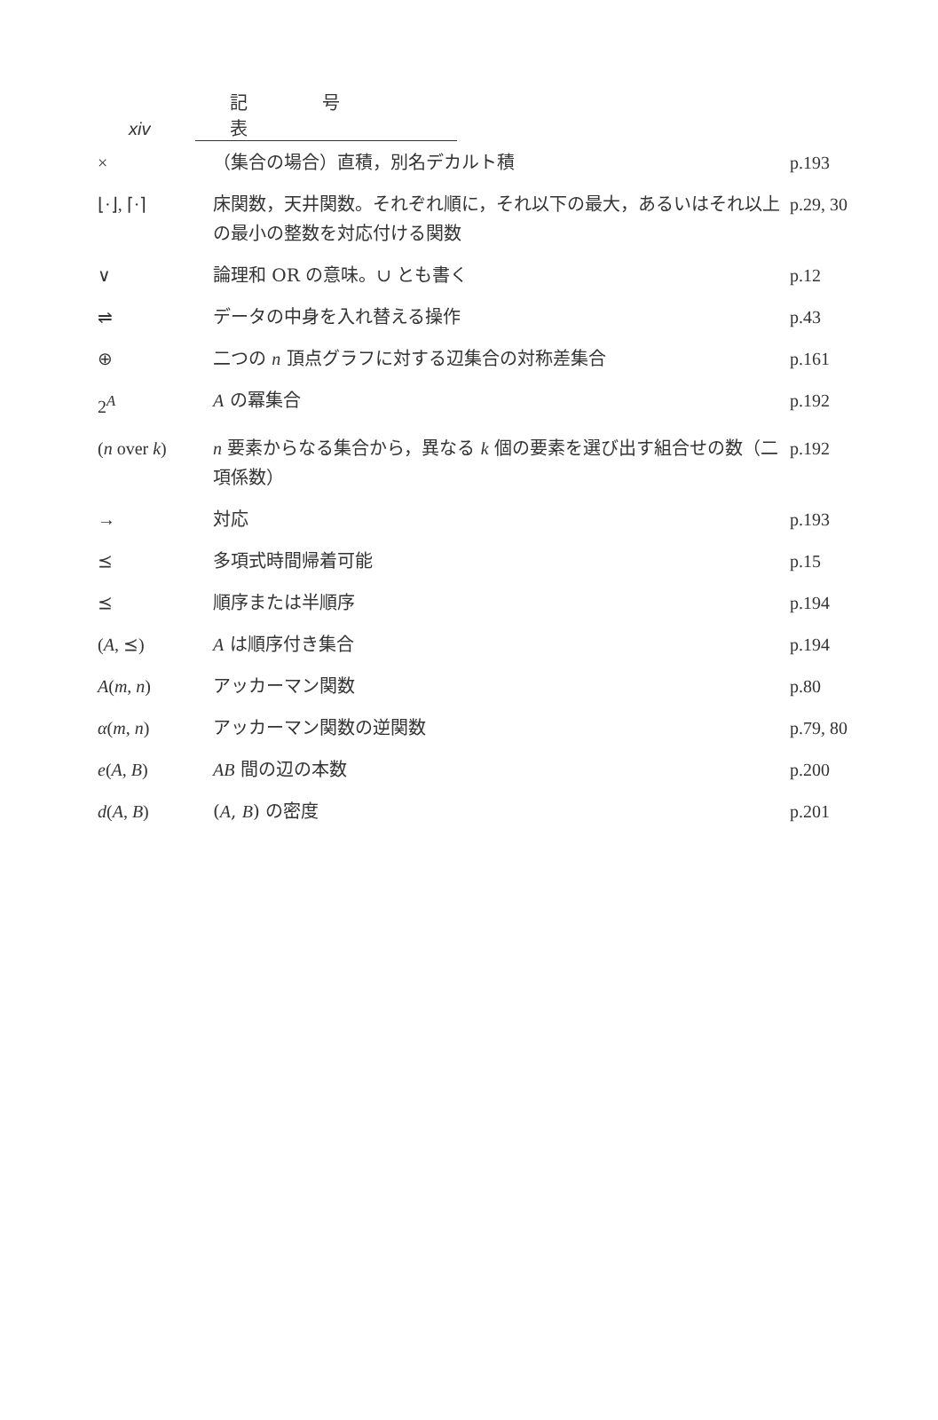xiv 記 号 表
| × | （集合の場合）直積，別名デカルト積 | p.193 |
| ⌊·⌋, ⌈·⌉ | 床関数，天井関数。それぞれ順に，それ以下の最大，あるいはそれ以上の最小の整数を対応付ける関数 | p.29, 30 |
| ∨ | 論理和 OR の意味。∪ とも書く | p.12 |
| ⇌ | データの中身を入れ替える操作 | p.43 |
| ⊕ | 二つの n 頂点グラフに対する辺集合の対称差集合 | p.161 |
| 2<sup>A</sup> | A の冪集合 | p.192 |
| ( n over k ) | n 要素からなる集合から，異なる k 個の要素を選び出す組合せの数（二項係数） | p.192 |
| → | 対応 | p.193 |
| ⪯ | 多項式時間帰着可能 | p.15 |
| ⪯ | 順序または半順序 | p.194 |
| ( A , ⪯) | A は順序付き集合 | p.194 |
| A ( m , n ) | アッカーマン関数 | p.80 |
| α ( m , n ) | アッカーマン関数の逆関数 | p.79, 80 |
| e ( A , B ) | AB 間の辺の本数 | p.200 |
| d ( A , B ) | ( A , B ) の密度 | p.201 |